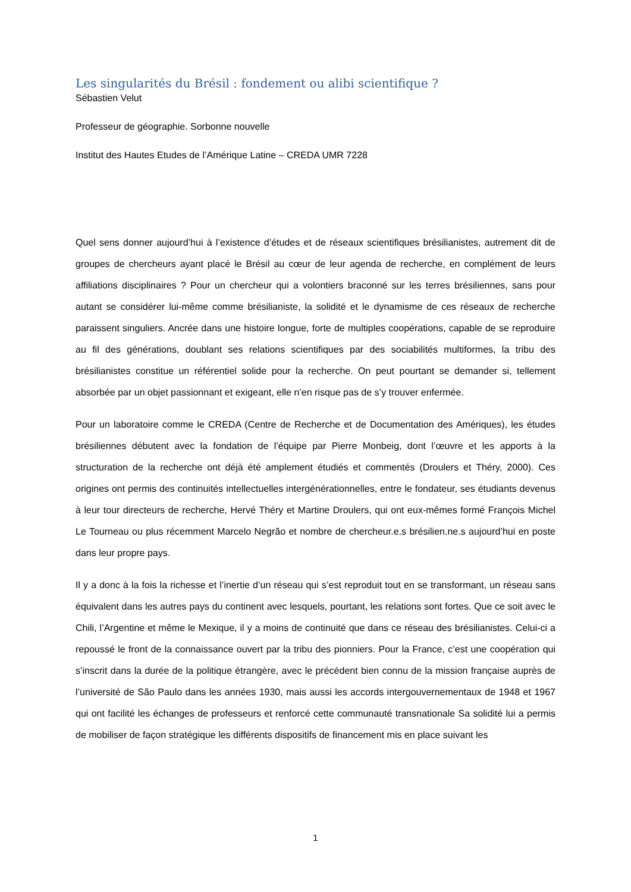Les singularités du Brésil : fondement ou alibi scientifique ?
Sébastien Velut
Professeur de géographie. Sorbonne nouvelle
Institut des Hautes Etudes de l’Amérique Latine – CREDA UMR 7228
Quel sens donner aujourd’hui à l’existence d’études et de réseaux scientifiques brésilianistes, autrement dit de groupes de chercheurs ayant placé le Brésil au cœur de leur agenda de recherche, en complément de leurs affiliations disciplinaires ? Pour un chercheur qui a volontiers braconné sur les terres brésiliennes, sans pour autant se considérer lui-même comme brésilianiste, la solidité et le dynamisme de ces réseaux de recherche paraissent singuliers. Ancrée dans une histoire longue, forte de multiples coopérations, capable de se reproduire au fil des générations, doublant ses relations scientifiques par des sociabilités multiformes, la tribu des brésilianistes constitue un référentiel solide pour la recherche. On peut pourtant se demander si, tellement absorbée par un objet passionnant et exigeant, elle n’en risque pas de s’y trouver enfermée.
Pour un laboratoire comme le CREDA (Centre de Recherche et de Documentation des Amériques), les études brésiliennes débutent avec la fondation de l’équipe par Pierre Monbeig, dont l’œuvre et les apports à la structuration de la recherche ont déjà été amplement étudiés et commentés (Droulers et Théry, 2000). Ces origines ont permis des continuités intellectuelles intergénérationnelles, entre le fondateur, ses étudiants devenus à leur tour directeurs de recherche, Hervé Théry et Martine Droulers, qui ont eux-mêmes formé François Michel Le Tourneau ou plus récemment Marcelo Negrão et nombre de chercheur.e.s brésilien.ne.s aujourd’hui en poste dans leur propre pays.
Il y a donc à la fois la richesse et l’inertie d’un réseau qui s’est reproduit tout en se transformant, un réseau sans équivalent dans les autres pays du continent avec lesquels, pourtant, les relations sont fortes. Que ce soit avec le Chili, l’Argentine et même le Mexique, il y a moins de continuité que dans ce réseau des brésilianistes. Celui-ci a repoussé le front de la connaissance ouvert par la tribu des pionniers. Pour la France, c’est une coopération qui s’inscrit dans la durée de la politique étrangère, avec le précédent bien connu de la mission française auprès de l’université de São Paulo dans les années 1930, mais aussi les accords intergouvernementaux de 1948 et 1967 qui ont facilité les échanges de professeurs et renforcé cette communauté transnationale Sa solidité lui a permis de mobiliser de façon stratégique les différents dispositifs de financement mis en place suivant les
1